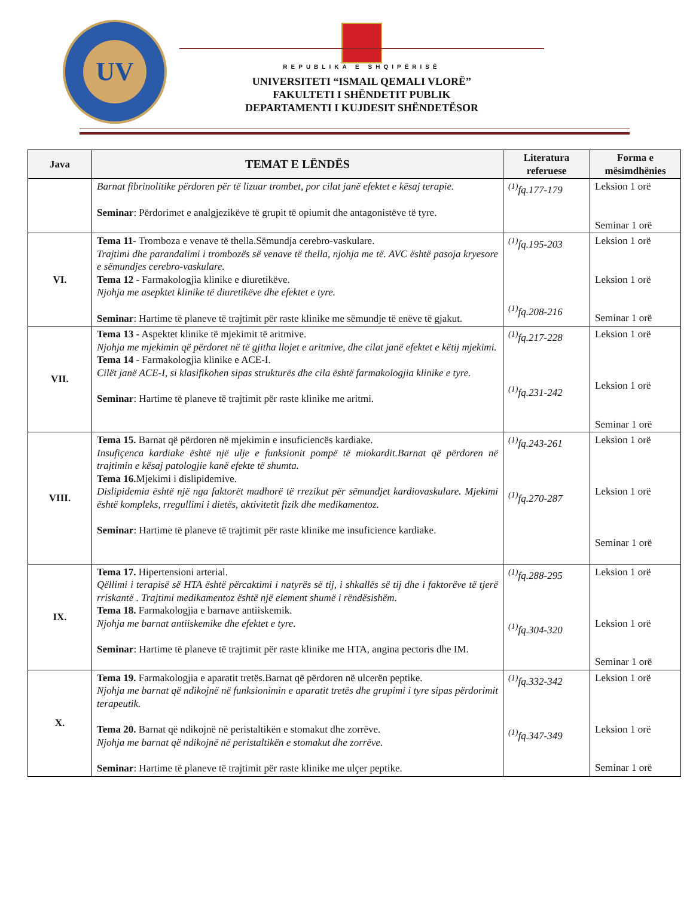UV
REPUBLIKA E SHQIPËRISË
UNIVERSITETI “ISMAIL QEMALI VLORË”
FAKULTETI I SHËNDETIT PUBLIK
DEPARTAMENTI I KUJDESIT SHËNDETËSOR
| Java | TEMAT E LËNDËS | Literatura referuese | Forma e mësimdhënies |
| --- | --- | --- | --- |
| | Barnat fibrinolitike përdoren për të lizuar trombet, por cilat janë efektet e kësaj terapie. Seminar : Përdorimet e analgjezikëve të grupit të opiumit dhe antagonistëve të tyre. | <sup>(1)</sup> fq.177-179 | Leksion 1 orë Seminar 1 orë |
| VI. | Tema 11- Tromboza e venave të thella.Sëmundja cerebro-vaskulare. Trajtimi dhe parandalimi i trombozës së venave të thella, njohja me të. AVC është pasoja kryesore e sëmundjes cerebro-vaskulare. Tema 12 - Farmakologjia klinike e diuretikëve. Njohja me asepktet klinike të diuretikëve dhe efektet e tyre. Seminar : Hartime të planeve të trajtimit për raste klinike me sëmundje të enëve të gjakut. | <sup>(1)</sup> fq.195-203 <sup>(1)</sup> fq.208-216 | Leksion 1 orë Leksion 1 orë Seminar 1 orë |
| VII. | Tema 13 - Aspektet klinike të mjekimit të aritmive. Njohja me mjekimin që përdoret në të gjitha llojet e aritmive, dhe cilat janë efektet e këtij mjekimi. Tema 14 - Farmakologjia klinike e ACE-I. Cilët janë ACE-I, si klasifikohen sipas strukturës dhe cila është farmakologjia klinike e tyre. Seminar : Hartime të planeve të trajtimit për raste klinike me aritmi. | <sup>(1)</sup> fq.217-228 <sup>(1)</sup> fq.231-242 | Leksion 1 orë Leksion 1 orë Seminar 1 orë |
| VIII. | Tema 15. Barnat që përdoren në mjekimin e insuficiencës kardiake. Insufiçenca kardiake është një ulje e funksionit pompë të miokardit.Barnat që përdoren në trajtimin e kësaj patologjie kanë efekte të shumta. Tema 16. Mjekimi i dislipidemive. Dislipidemia është një nga faktorët madhorë të rrezikut për sëmundjet kardiovaskulare. Mjekimi është kompleks, rregullimi i dietës, aktivitetit fizik dhe medikamentoz. Seminar : Hartime të planeve të trajtimit për raste klinike me insuficience kardiake. | <sup>(1)</sup> fq.243-261 <sup>(1)</sup> fq.270-287 | Leksion 1 orë Leksion 1 orë Seminar 1 orë |
| IX. | Tema 17. Hipertensioni arterial. Qëllimi i terapisë së HTA është përcaktimi i natyrës së tij, i shkallës së tij dhe i faktorëve të tjerë rriskantë . Trajtimi medikamentoz është një element shumë i rëndësishëm. Tema 18. Farmakologjia e barnave antiiskemik. Njohja me barnat antiiskemike dhe efektet e tyre. Seminar : Hartime të planeve të trajtimit për raste klinike me HTA, angina pectoris dhe IM. | <sup>(1)</sup> fq.288-295 <sup>(1)</sup> fq.304-320 | Leksion 1 orë Leksion 1 orë Seminar 1 orë |
| X. | Tema 19. Farmakologjia e aparatit tretës.Barnat që përdoren në ulcerën peptike. Njohja me barnat që ndikojnë në funksionimin e aparatit tretës dhe grupimi i tyre sipas përdorimit terapeutik. Tema 20. Barnat që ndikojnë në peristaltikën e stomakut dhe zorrëve. Njohja me barnat që ndikojnë në peristaltikën e stomakut dhe zorrëve. Seminar : Hartime të planeve të trajtimit për raste klinike me ulçer peptike. | <sup>(1)</sup> fq.332-342 <sup>(1)</sup> fq.347-349 | Leksion 1 orë Leksion 1 orë Seminar 1 orë |